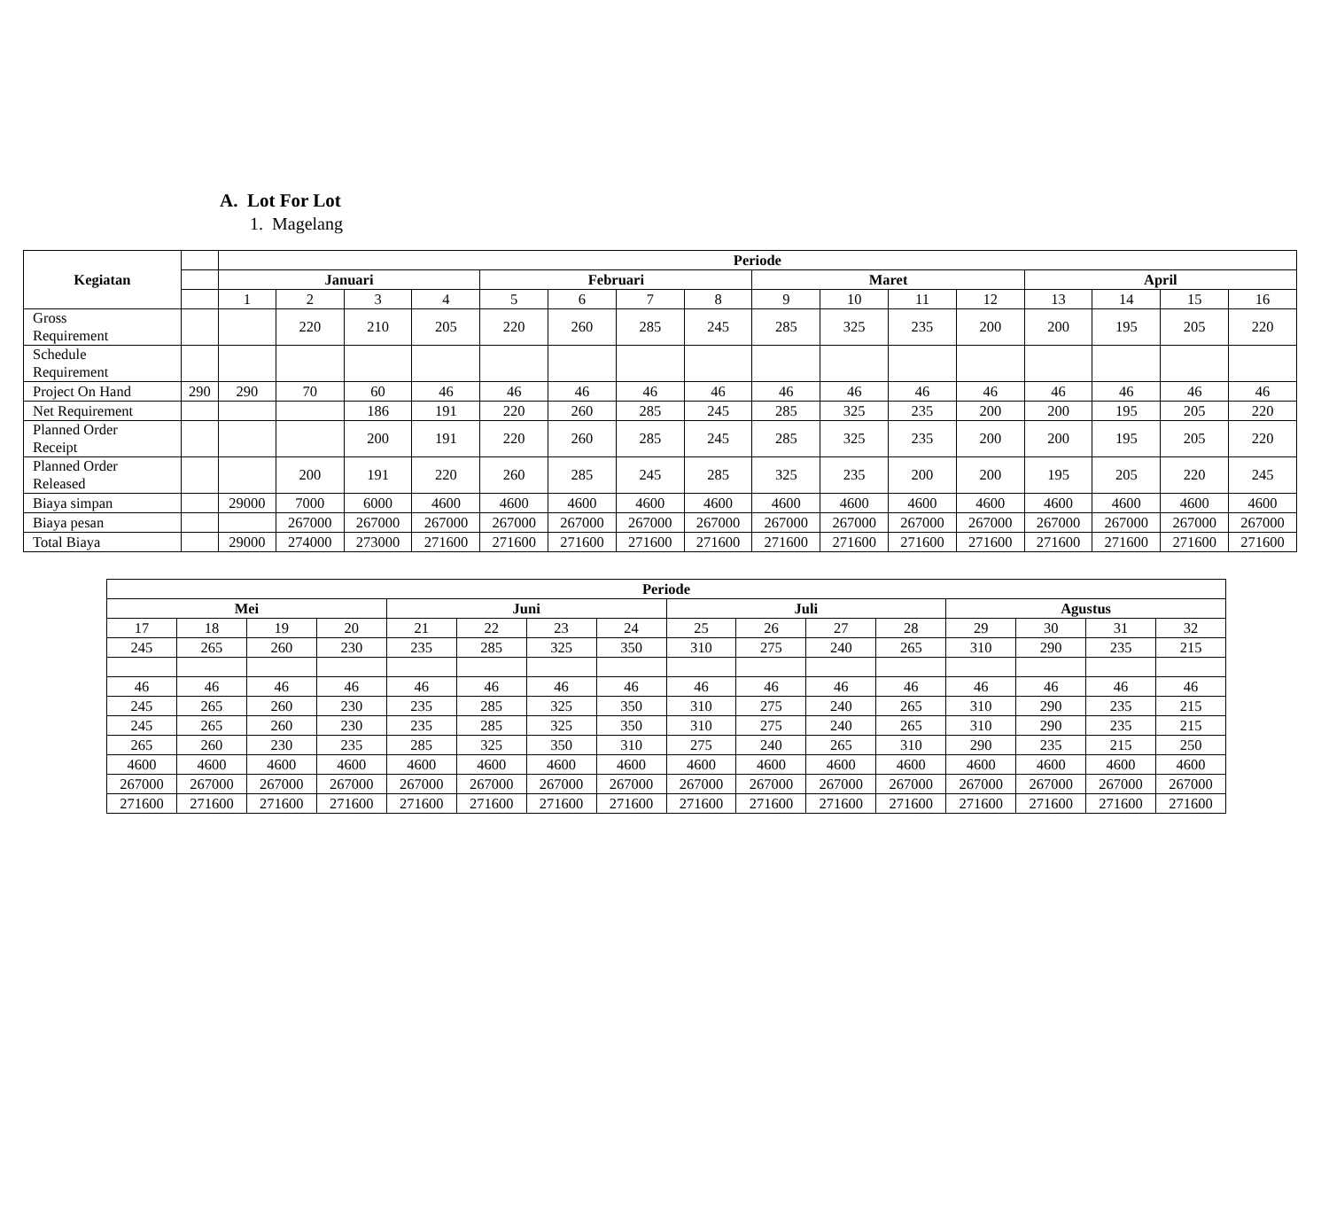A. Lot For Lot
1. Magelang
| Kegiatan | | Periode | | | | | | | | | | | | | | | |
| | | Januari | | | | Februari | | | | Maret | | | | April | | | |
| | | 1 | 2 | 3 | 4 | 5 | 6 | 7 | 8 | 9 | 10 | 11 | 12 | 13 | 14 | 15 | 16 |
| Gross Requirement | | | 220 | 210 | 205 | 220 | 260 | 285 | 245 | 285 | 325 | 235 | 200 | 200 | 195 | 205 | 220 |
| Schedule Requirement | | | | | | | | | | | | | | | | | |
| Project On Hand | 290 | 290 | 70 | 60 | 46 | 46 | 46 | 46 | 46 | 46 | 46 | 46 | 46 | 46 | 46 | 46 | 46 |
| Net Requirement | | | | 186 | 191 | 220 | 260 | 285 | 245 | 285 | 325 | 235 | 200 | 200 | 195 | 205 | 220 |
| Planned Order Receipt | | | | 200 | 191 | 220 | 260 | 285 | 245 | 285 | 325 | 235 | 200 | 200 | 195 | 205 | 220 |
| Planned Order Released | | | 200 | 191 | 220 | 260 | 285 | 245 | 285 | 325 | 235 | 200 | 200 | 195 | 205 | 220 | 245 |
| Biaya simpan | | 29000 | 7000 | 6000 | 4600 | 4600 | 4600 | 4600 | 4600 | 4600 | 4600 | 4600 | 4600 | 4600 | 4600 | 4600 | 4600 |
| Biaya pesan | | | 267000 | 267000 | 267000 | 267000 | 267000 | 267000 | 267000 | 267000 | 267000 | 267000 | 267000 | 267000 | 267000 | 267000 | 267000 |
| Total Biaya | | 29000 | 274000 | 273000 | 271600 | 271600 | 271600 | 271600 | 271600 | 271600 | 271600 | 271600 | 271600 | 271600 | 271600 | 271600 | 271600 |
| Periode | | | | | | | | | | | | | | | |
| --- | --- | --- | --- | --- | --- | --- | --- | --- | --- | --- | --- | --- | --- | --- | --- |
| Mei | | | | Juni | | | | Juli | | | | Agustus | | | |
| 17 | 18 | 19 | 20 | 21 | 22 | 23 | 24 | 25 | 26 | 27 | 28 | 29 | 30 | 31 | 32 |
| 245 | 265 | 260 | 230 | 235 | 285 | 325 | 350 | 310 | 275 | 240 | 265 | 310 | 290 | 235 | 215 |
| 46 | 46 | 46 | 46 | 46 | 46 | 46 | 46 | 46 | 46 | 46 | 46 | 46 | 46 | 46 | 46 |
| 245 | 265 | 260 | 230 | 235 | 285 | 325 | 350 | 310 | 275 | 240 | 265 | 310 | 290 | 235 | 215 |
| 245 | 265 | 260 | 230 | 235 | 285 | 325 | 350 | 310 | 275 | 240 | 265 | 310 | 290 | 235 | 215 |
| 265 | 260 | 230 | 235 | 285 | 325 | 350 | 310 | 275 | 240 | 265 | 310 | 290 | 235 | 215 | 250 |
| 4600 | 4600 | 4600 | 4600 | 4600 | 4600 | 4600 | 4600 | 4600 | 4600 | 4600 | 4600 | 4600 | 4600 | 4600 | 4600 |
| 267000 | 267000 | 267000 | 267000 | 267000 | 267000 | 267000 | 267000 | 267000 | 267000 | 267000 | 267000 | 267000 | 267000 | 267000 | 267000 |
| 271600 | 271600 | 271600 | 271600 | 271600 | 271600 | 271600 | 271600 | 271600 | 271600 | 271600 | 271600 | 271600 | 271600 | 271600 | 271600 |